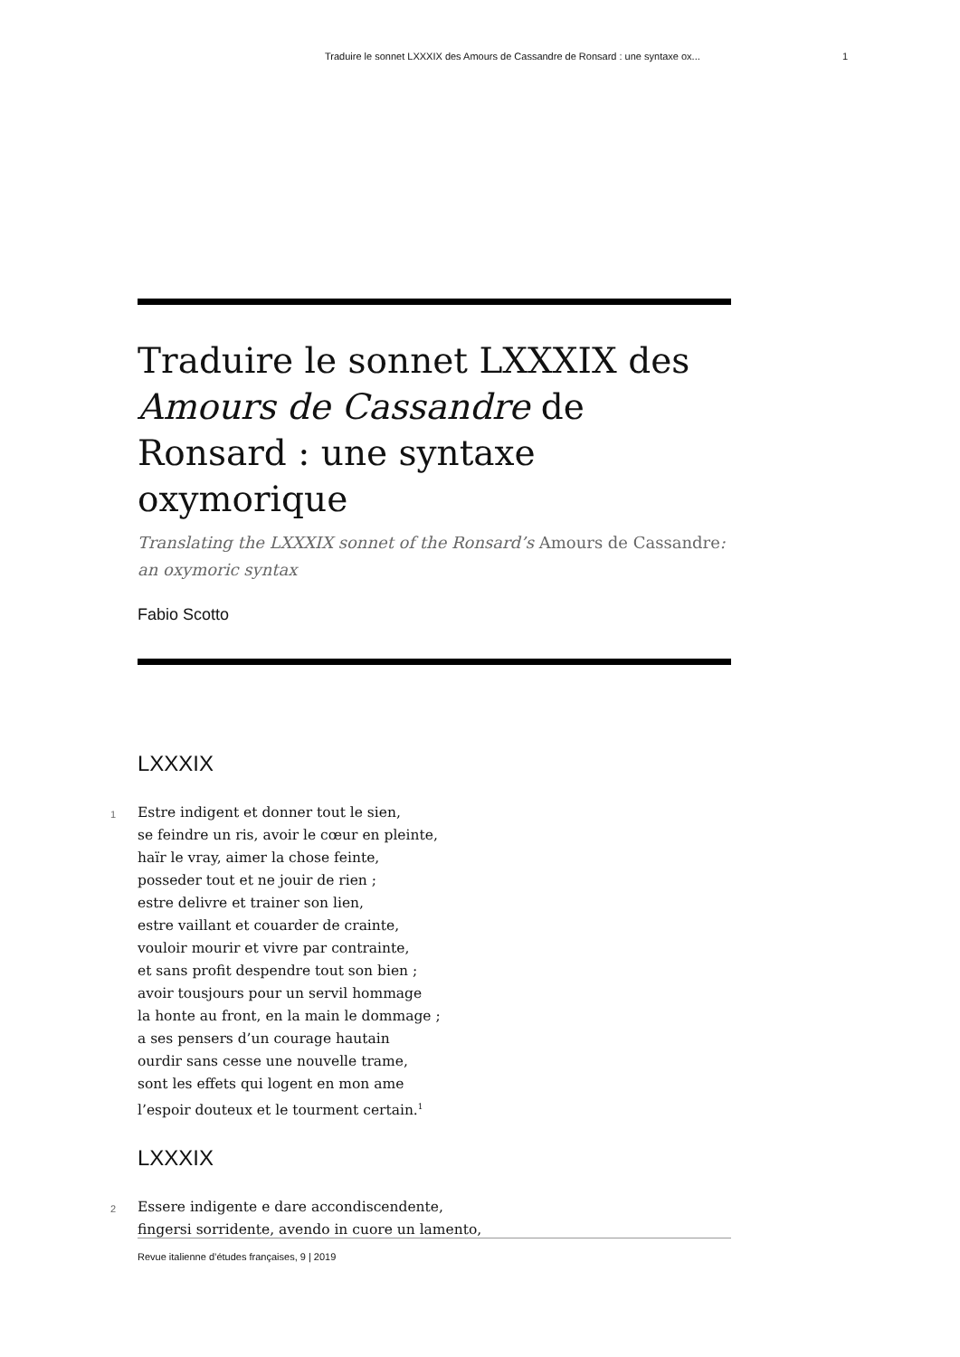Traduire le sonnet LXXXIX des Amours de Cassandre de Ronsard : une syntaxe ox... 1
Traduire le sonnet LXXXIX des Amours de Cassandre de Ronsard : une syntaxe oxymorique
Translating the LXXXIX sonnet of the Ronsard’s Amours de Cassandre: an oxymoric syntax
Fabio Scotto
LXXXIX
1 Estre indigent et donner tout le sien,
se feindre un ris, avoir le cœur en pleinte,
haïr le vray, aimer la chose feinte,
posseder tout et ne jouir de rien ;
estre delivre et trainer son lien,
estre vaillant et couarder de crainte,
vouloir mourir et vivre par contrainte,
et sans profit despendre tout son bien ;
avoir tousjours pour un servil hommage
la honte au front, en la main le dommage ;
a ses pensers d’un courage hautain
ourdir sans cesse une nouvelle trame,
sont les effets qui logent en mon ame
l’espoir douteux et le tourment certain.<sup>1</sup>
LXXXIX
2 Essere indigente e dare accondiscendente,
fingersi sorridente, avendo in cuore un lamento,
Revue italienne d’études françaises, 9 | 2019